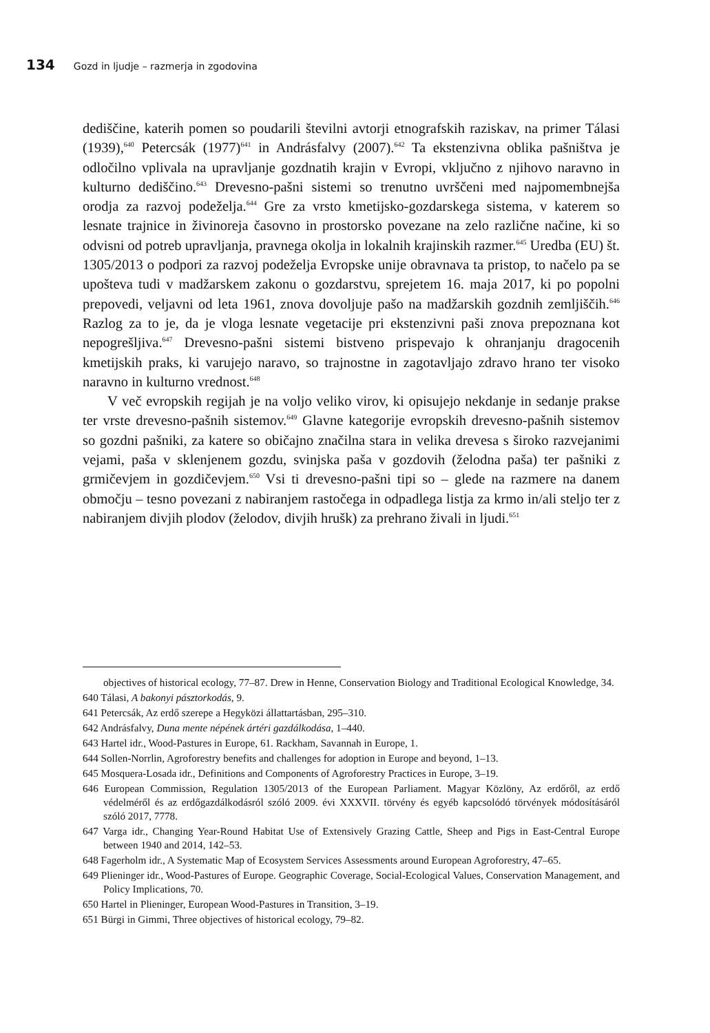134 Gozd in ljudje – razmerja in zgodovina
dediščine, katerih pomen so poudarili številni avtorji etnografskih raziskav, na primer Tálasi (1939),<sup>640</sup> Petercsák (1977)<sup>641</sup> in Andrásfalvy (2007).<sup>642</sup> Ta ekstenzivna oblika pašništva je odločilno vplivala na upravljanje gozdnatih krajin v Evropi, vključno z njihovo naravno in kulturno dediščino.<sup>643</sup> Drevesno-pašni sistemi so trenutno uvrščeni med najpomembnejša orodja za razvoj podeželja.<sup>644</sup> Gre za vrsto kmetijsko-gozdarskega sistema, v katerem so lesnate trajnice in živinoreja časovno in prostorsko povezane na zelo različne načine, ki so odvisni od potreb upravljanja, pravnega okolja in lokalnih krajinskih razmer.<sup>645</sup> Uredba (EU) št. 1305/2013 o podpori za razvoj podeželja Evropske unije obravnava ta pristop, to načelo pa se upošteva tudi v madžarskem zakonu o gozdarstvu, sprejetem 16. maja 2017, ki po popolni prepovedi, veljavni od leta 1961, znova dovoljuje pašo na madžarskih gozdnih zemljiščih.<sup>646</sup> Razlog za to je, da je vloga lesnate vegetacije pri ekstenzivni paši znova prepoznana kot nepogrešljiva.<sup>647</sup> Drevesno-pašni sistemi bistveno prispevajo k ohranjanju dragocenih kmetijskih praks, ki varujejo naravo, so trajnostne in zagotavljajo zdravo hrano ter visoko naravno in kulturno vrednost.<sup>648</sup>
V več evropskih regijah je na voljo veliko virov, ki opisujejo nekdanje in sedanje prakse ter vrste drevesno-pašnih sistemov.<sup>649</sup> Glavne kategorije evropskih drevesno-pašnih sistemov so gozdni pašniki, za katere so običajno značilna stara in velika drevesa s široko razvejanimi vejami, paša v sklenjenem gozdu, svinjska paša v gozdovih (želodna paša) ter pašniki z grmičevjem in gozdičevjem.<sup>650</sup> Vsi ti drevesno-pašni tipi so – glede na razmere na danem območju – tesno povezani z nabiranjem rastočega in odpadlega listja za krmo in/ali steljo ter z nabiranjem divjih plodov (želodov, divjih hrušk) za prehrano živali in ljudi.<sup>651</sup>
objectives of historical ecology, 77–87. Drew in Henne, Conservation Biology and Traditional Ecological Knowledge, 34.
640 Tálasi, A bakonyi pásztorkodás, 9.
641 Petercsák, Az erdő szerepe a Hegyközi állattartásban, 295–310.
642 Andrásfalvy, Duna mente népének ártéri gazdálkodása, 1–440.
643 Hartel idr., Wood-Pastures in Europe, 61. Rackham, Savannah in Europe, 1.
644 Sollen-Norrlin, Agroforestry benefits and challenges for adoption in Europe and beyond, 1–13.
645 Mosquera-Losada idr., Definitions and Components of Agroforestry Practices in Europe, 3–19.
646 European Commission, Regulation 1305/2013 of the European Parliament. Magyar Közlöny, Az erdőről, az erdő védelméről és az erdőgazdálkodásról szóló 2009. évi XXXVII. törvény és egyéb kapcsolódó törvények módosításáról szóló 2017, 7778.
647 Varga idr., Changing Year-Round Habitat Use of Extensively Grazing Cattle, Sheep and Pigs in East-Central Europe between 1940 and 2014, 142–53.
648 Fagerholm idr., A Systematic Map of Ecosystem Services Assessments around European Agroforestry, 47–65.
649 Plieninger idr., Wood-Pastures of Europe. Geographic Coverage, Social-Ecological Values, Conservation Management, and Policy Implications, 70.
650 Hartel in Plieninger, European Wood-Pastures in Transition, 3–19.
651 Bürgi in Gimmi, Three objectives of historical ecology, 79–82.